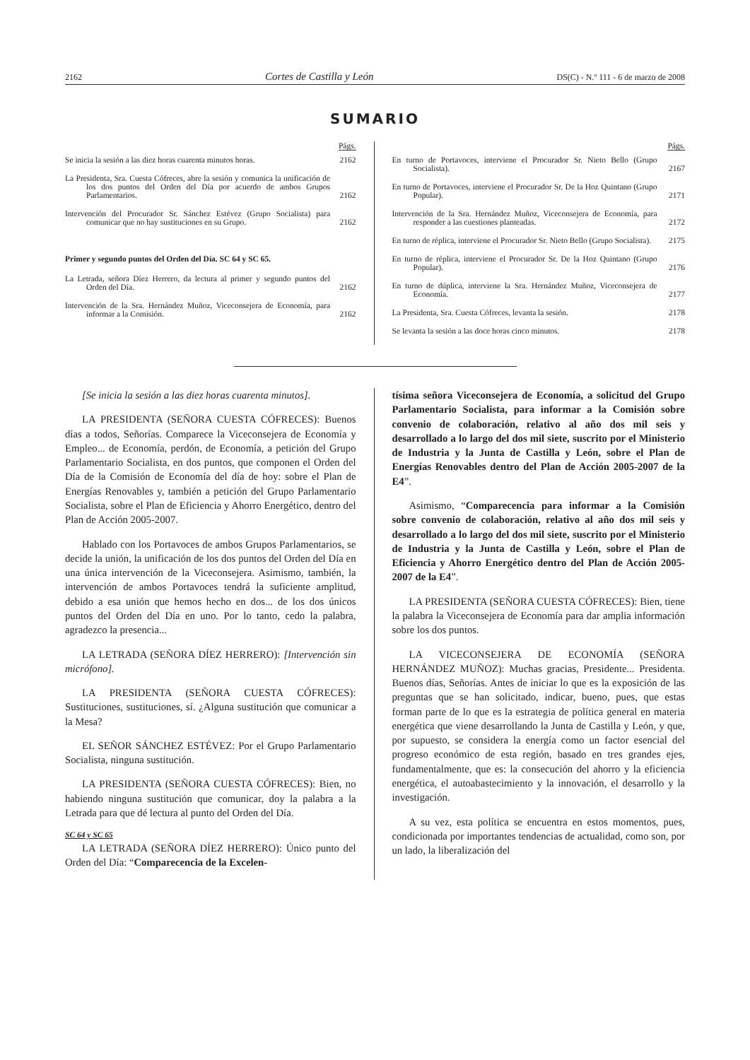2162 Cortes de Castilla y León DS(C) - N.º 111 - 6 de marzo de 2008
SUMARIO
Págs.
Se inicia la sesión a las diez horas cuarenta minutos horas.
2162
La Presidenta, Sra. Cuesta Cófreces, abre la sesión y comunica la unificación de los dos puntos del Orden del Día por acuerdo de ambos Grupos Parlamentarios.
2162
Intervención del Procurador Sr. Sánchez Estévez (Grupo Socialista) para comunicar que no hay sustituciones en su Grupo.
2162
Primer y segundo puntos del Orden del Día. SC 64 y SC 65.
La Letrada, señora Díez Herrero, da lectura al primer y segundo puntos del Orden del Día.
2162
Intervención de la Sra. Hernández Muñoz, Viceconsejera de Economía, para informar a la Comisión.
2162
Págs.
En turno de Portavoces, interviene el Procurador Sr. Nieto Bello (Grupo Socialista).
2167
En turno de Portavoces, interviene el Procurador Sr. De la Hoz Quintano (Grupo Popular).
2171
Intervención de la Sra. Hernández Muñoz, Viceconsejera de Economía, para responder a las cuestiones planteadas.
2172
En turno de réplica, interviene el Procurador Sr. Nieto Bello (Grupo Socialista).
2175
En turno de réplica, interviene el Procurador Sr. De la Hoz Quintano (Grupo Popular).
2176
En turno de dúplica, interviene la Sra. Hernández Muñoz, Viceconsejera de Economía.
2177
La Presidenta, Sra. Cuesta Cófreces, levanta la sesión.
2178
Se levanta la sesión a las doce horas cinco minutos.
2178
[Se inicia la sesión a las diez horas cuarenta minutos].
LA PRESIDENTA (SEÑORA CUESTA CÓFRECES): Buenos días a todos, Señorías. Comparece la Viceconsejera de Economía y Empleo... de Economía, perdón, de Economía, a petición del Grupo Parlamentario Socialista, en dos puntos, que componen el Orden del Día de la Comisión de Economía del día de hoy: sobre el Plan de Energías Renovables y, también a petición del Grupo Parlamentario Socialista, sobre el Plan de Eficiencia y Ahorro Energético, dentro del Plan de Acción 2005-2007.
Hablado con los Portavoces de ambos Grupos Parlamentarios, se decide la unión, la unificación de los dos puntos del Orden del Día en una única intervención de la Viceconsejera. Asimismo, también, la intervención de ambos Portavoces tendrá la suficiente amplitud, debido a esa unión que hemos hecho en dos... de los dos únicos puntos del Orden del Día en uno. Por lo tanto, cedo la palabra, agradezco la presencia...
LA LETRADA (SEÑORA DÍEZ HERRERO): [Intervención sin micrófono].
LA PRESIDENTA (SEÑORA CUESTA CÓFRECES): Sustituciones, sustituciones, sí. ¿Alguna sustitución que comunicar a la Mesa?
EL SEÑOR SÁNCHEZ ESTÉVEZ: Por el Grupo Parlamentario Socialista, ninguna sustitución.
LA PRESIDENTA (SEÑORA CUESTA CÓFRECES): Bien, no habiendo ninguna sustitución que comunicar, doy la palabra a la Letrada para que dé lectura al punto del Orden del Día.
SC 64 y SC 65
LA LETRADA (SEÑORA DÍEZ HERRERO): Único punto del Orden del Día: “Comparecencia de la Excelen-
tísima señora Viceconsejera de Economía, a solicitud del Grupo Parlamentario Socialista, para informar a la Comisión sobre convenio de colaboración, relativo al año dos mil seis y desarrollado a lo largo del dos mil siete, suscrito por el Ministerio de Industria y la Junta de Castilla y León, sobre el Plan de Energías Renovables dentro del Plan de Acción 2005-2007 de la E4”.
Asimismo, “Comparecencia para informar a la Comisión sobre convenio de colaboración, relativo al año dos mil seis y desarrollado a lo largo del dos mil siete, suscrito por el Ministerio de Industria y la Junta de Castilla y León, sobre el Plan de Eficiencia y Ahorro Energético dentro del Plan de Acción 2005-2007 de la E4”.
LA PRESIDENTA (SEÑORA CUESTA CÓFRECES): Bien, tiene la palabra la Viceconsejera de Economía para dar amplia información sobre los dos puntos.
LA VICECONSEJERA DE ECONOMÍA (SEÑORA HERNÁNDEZ MUÑOZ): Muchas gracias, Presidente... Presidenta. Buenos días, Señorías. Antes de iniciar lo que es la exposición de las preguntas que se han solicitado, indicar, bueno, pues, que estas forman parte de lo que es la estrategia de política general en materia energética que viene desarrollando la Junta de Castilla y León, y que, por supuesto, se considera la energía como un factor esencial del progreso económico de esta región, basado en tres grandes ejes, fundamentalmente, que es: la consecución del ahorro y la eficiencia energética, el autoabastecimiento y la innovación, el desarrollo y la investigación.
A su vez, esta política se encuentra en estos momentos, pues, condicionada por importantes tendencias de actualidad, como son, por un lado, la liberalización del